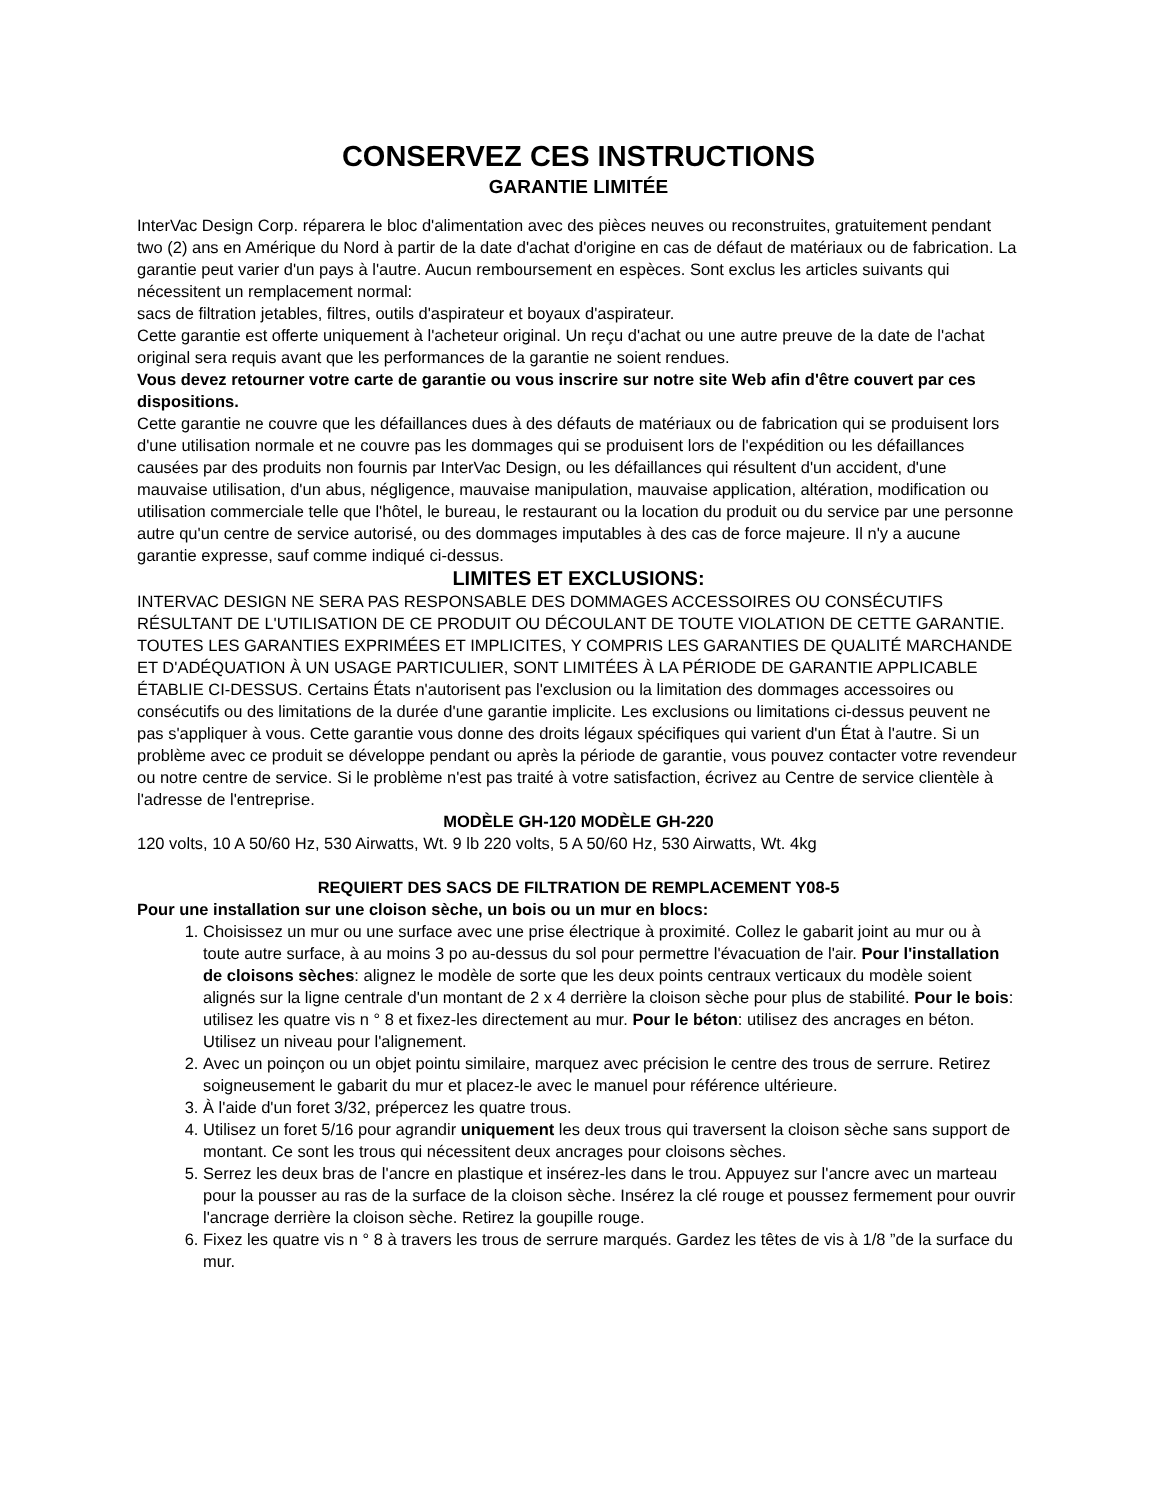CONSERVEZ CES INSTRUCTIONS
GARANTIE LIMITÉE
InterVac Design Corp. réparera le bloc d'alimentation avec des pièces neuves ou reconstruites, gratuitement pendant two (2) ans en Amérique du Nord à partir de la date d'achat d'origine en cas de défaut de matériaux ou de fabrication. La garantie peut varier d'un pays à l'autre. Aucun remboursement en espèces. Sont exclus les articles suivants qui nécessitent un remplacement normal:
sacs de filtration jetables, filtres, outils d'aspirateur et boyaux d'aspirateur.
Cette garantie est offerte uniquement à l'acheteur original. Un reçu d'achat ou une autre preuve de la date de l'achat original sera requis avant que les performances de la garantie ne soient rendues.
Vous devez retourner votre carte de garantie ou vous inscrire sur notre site Web afin d'être couvert par ces dispositions.
Cette garantie ne couvre que les défaillances dues à des défauts de matériaux ou de fabrication qui se produisent lors d'une utilisation normale et ne couvre pas les dommages qui se produisent lors de l'expédition ou les défaillances causées par des produits non fournis par InterVac Design, ou les défaillances qui résultent d'un accident, d'une mauvaise utilisation, d'un abus, négligence, mauvaise manipulation, mauvaise application, altération, modification ou utilisation commerciale telle que l'hôtel, le bureau, le restaurant ou la location du produit ou du service par une personne autre qu'un centre de service autorisé, ou des dommages imputables à des cas de force majeure. Il n'y a aucune garantie expresse, sauf comme indiqué ci-dessus.
LIMITES ET EXCLUSIONS:
INTERVAC DESIGN NE SERA PAS RESPONSABLE DES DOMMAGES ACCESSOIRES OU CONSÉCUTIFS RÉSULTANT DE L'UTILISATION DE CE PRODUIT OU DÉCOULANT DE TOUTE VIOLATION DE CETTE GARANTIE. TOUTES LES GARANTIES EXPRIMÉES ET IMPLICITES, Y COMPRIS LES GARANTIES DE QUALITÉ MARCHANDE ET D'ADÉQUATION À UN USAGE PARTICULIER, SONT LIMITÉES À LA PÉRIODE DE GARANTIE APPLICABLE ÉTABLIE CI-DESSUS. Certains États n'autorisent pas l'exclusion ou la limitation des dommages accessoires ou consécutifs ou des limitations de la durée d'une garantie implicite. Les exclusions ou limitations ci-dessus peuvent ne pas s'appliquer à vous. Cette garantie vous donne des droits légaux spécifiques qui varient d'un État à l'autre. Si un problème avec ce produit se développe pendant ou après la période de garantie, vous pouvez contacter votre revendeur ou notre centre de service. Si le problème n'est pas traité à votre satisfaction, écrivez au Centre de service clientèle à l'adresse de l'entreprise.
MODÈLE GH-120 MODÈLE GH-220
120 volts, 10 A 50/60 Hz, 530 Airwatts, Wt. 9 lb 220 volts, 5 A 50/60 Hz, 530 Airwatts, Wt. 4kg
REQUIERT DES SACS DE FILTRATION DE REMPLACEMENT Y08-5
Pour une installation sur une cloison sèche, un bois ou un mur en blocs:
1. Choisissez un mur ou une surface avec une prise électrique à proximité. Collez le gabarit joint au mur ou à toute autre surface, à au moins 3 po au-dessus du sol pour permettre l'évacuation de l'air. Pour l'installation de cloisons sèches: alignez le modèle de sorte que les deux points centraux verticaux du modèle soient alignés sur la ligne centrale d'un montant de 2 x 4 derrière la cloison sèche pour plus de stabilité. Pour le bois: utilisez les quatre vis n ° 8 et fixez-les directement au mur. Pour le béton: utilisez des ancrages en béton. Utilisez un niveau pour l'alignement.
2. Avec un poinçon ou un objet pointu similaire, marquez avec précision le centre des trous de serrure. Retirez soigneusement le gabarit du mur et placez-le avec le manuel pour référence ultérieure.
3. À l'aide d'un foret 3/32, prépercez les quatre trous.
4. Utilisez un foret 5/16 pour agrandir uniquement les deux trous qui traversent la cloison sèche sans support de montant. Ce sont les trous qui nécessitent deux ancrages pour cloisons sèches.
5. Serrez les deux bras de l'ancre en plastique et insérez-les dans le trou. Appuyez sur l'ancre avec un marteau pour la pousser au ras de la surface de la cloison sèche. Insérez la clé rouge et poussez fermement pour ouvrir l'ancrage derrière la cloison sèche. Retirez la goupille rouge.
6. Fixez les quatre vis n ° 8 à travers les trous de serrure marqués. Gardez les têtes de vis à 1/8 ”de la surface du mur.